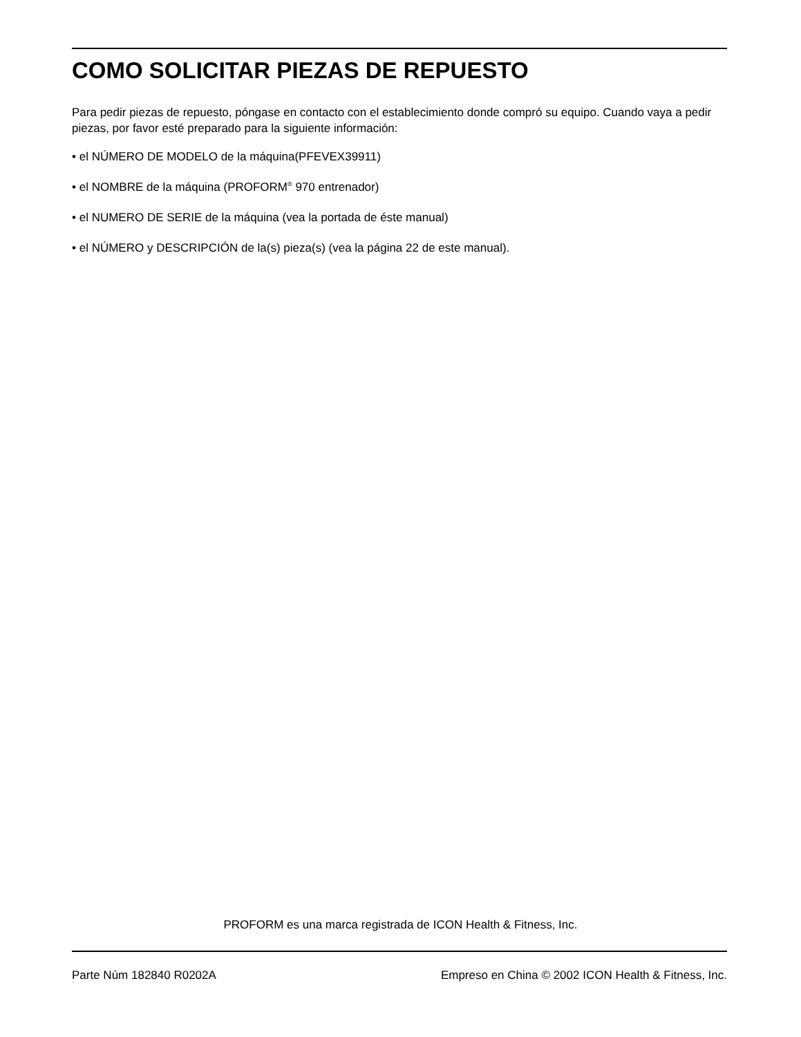COMO SOLICITAR PIEZAS DE REPUESTO
Para pedir piezas de repuesto, póngase en contacto con el establecimiento donde compró su equipo. Cuando vaya a pedir piezas, por favor esté preparado para la siguiente información:
• el NÚMERO DE MODELO de la máquina(PFEVEX39911)
• el NOMBRE de la máquina (PROFORM<sup>®</sup> 970 entrenador)
• el NUMERO DE SERIE de la máquina (vea la portada de éste manual)
• el NÚMERO y DESCRIPCIÓN de la(s) pieza(s) (vea la página 22 de este manual).
PROFORM es una marca registrada de ICON Health & Fitness, Inc.
Parte Núm 182840 R0202A Empreso en China © 2002 ICON Health & Fitness, Inc.